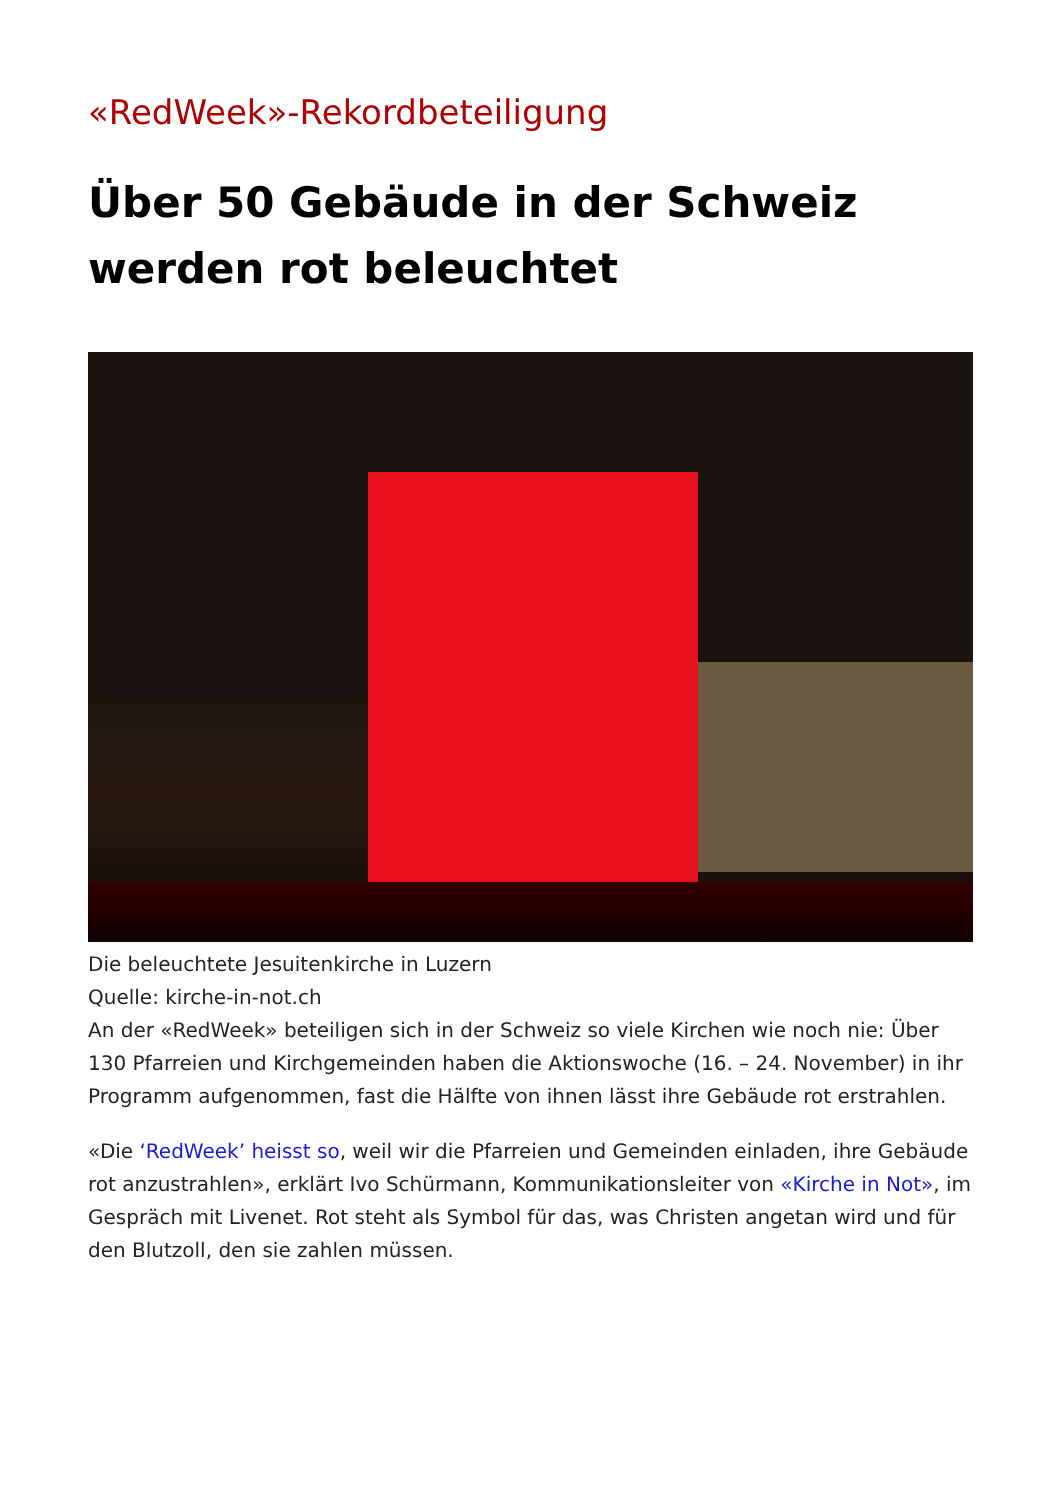«RedWeek»-Rekordbeteiligung
Über 50 Gebäude in der Schweiz werden rot beleuchtet
Die beleuchtete Jesuitenkirche in Luzern
Quelle: kirche-in-not.ch
An der «RedWeek» beteiligen sich in der Schweiz so viele Kirchen wie noch nie: Über 130 Pfarreien und Kirchgemeinden haben die Aktionswoche (16. – 24. November) in ihr Programm aufgenommen, fast die Hälfte von ihnen lässt ihre Gebäude rot erstrahlen.
«Die ‘RedWeek’ heisst so, weil wir die Pfarreien und Gemeinden einladen, ihre Gebäude rot anzustrahlen», erklärt Ivo Schürmann, Kommunikationsleiter von «Kirche in Not», im Gespräch mit Livenet. Rot steht als Symbol für das, was Christen angetan wird und für den Blutzoll, den sie zahlen müssen.